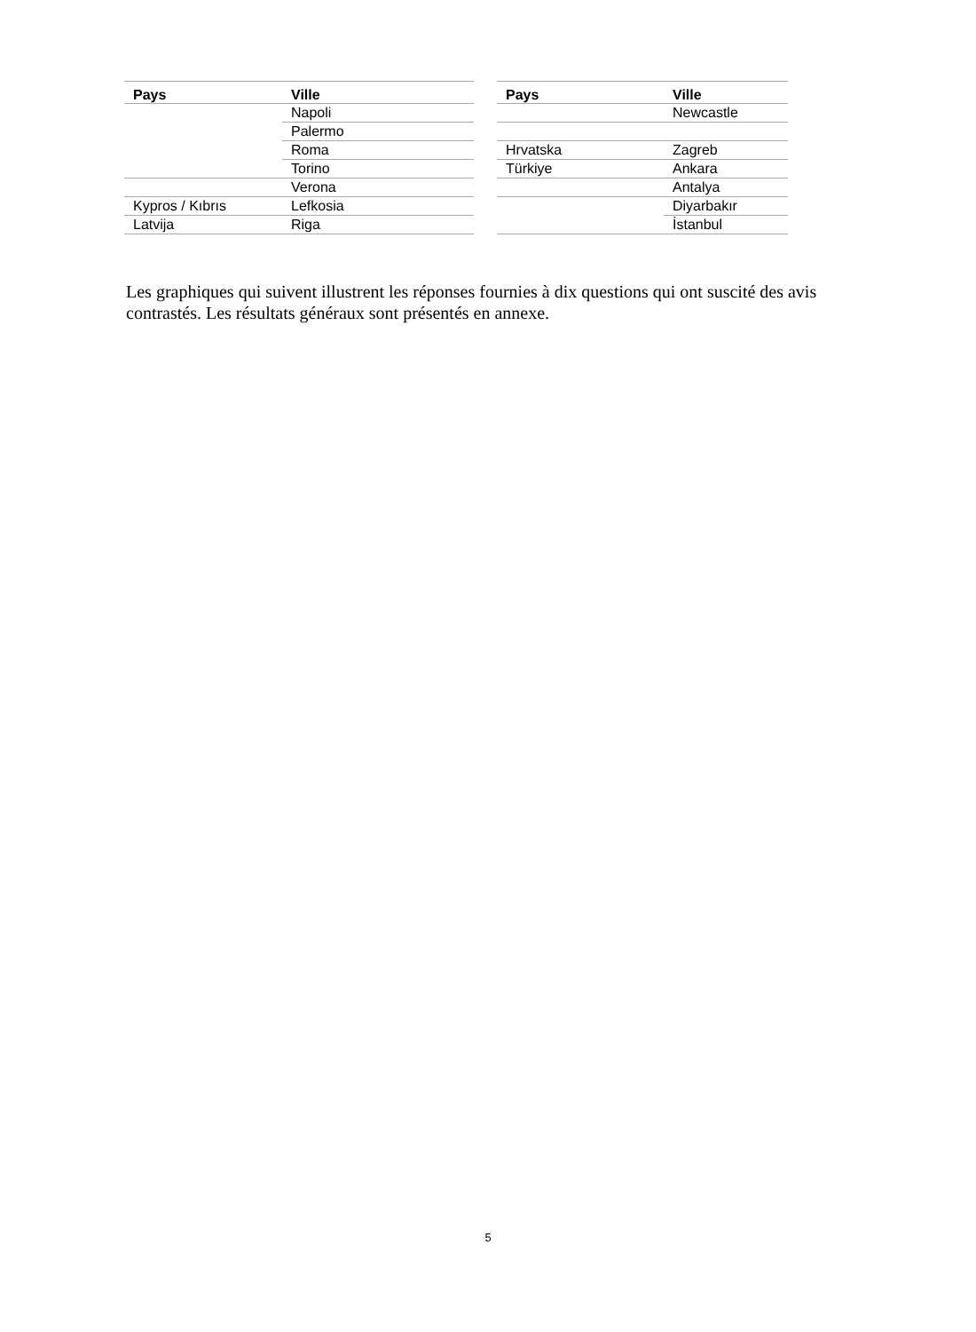| Pays | Ville |
| --- | --- |
| | Napoli |
| | Palermo |
| | Roma |
| | Torino |
| | Verona |
| Kypros / Kıbrıs | Lefkosia |
| Latvija | Riga |
| Pays | Ville |
| --- | --- |
| | Newcastle |
| Hrvatska | Zagreb |
| Türkiye | Ankara |
| | Antalya |
| | Diyarbakır |
| | İstanbul |
Les graphiques qui suivent illustrent les réponses fournies à dix questions qui ont suscité des avis contrastés. Les résultats généraux sont présentés en annexe.
5